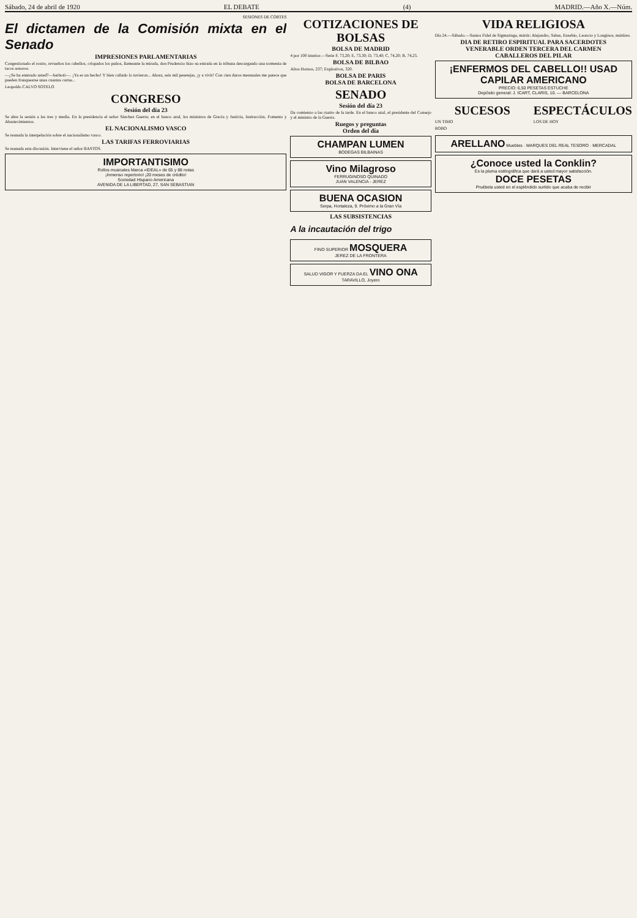Sábado, 24 de abril de 1920 EL DEBATE (4) MADRID.—Año X.—Núm.
SESIONES DE CORTES
El dictamen de la Comisión mixta en el Senado
IMPRESIONES PARLAMENTARIAS
Congestionado el rostro, revueltos los cabellos, crispados los puños, llameante la mirada, don Prudencio hizo su entrada en la tribuna descargando una tormenta de tacos sonoros.
—¿Se ha enterado usted?—barbotó—. ¡Ya es un hecho! Y bien callado lo tuvieron... Ahora, seis mil pesetejas, ¡y a vivir! Con cien duros mensuales me parece que pueden franquearse unas cuantas cartas...
Leopoldo CALVO SOTELO
CONGRESO
Sesión del día 23
Se abre la sesión a las tres y media. En la presidencia el señor Sánchez Guerra; en el banco azul, los ministros de Gracia y Justicia, Instrucción, Fomento y Abastecimientos.
EL NACIONALISMO VASCO
Se reanuda la interpelación sobre el nacionalismo vasco.
LAS TARIFAS FERROVIARIAS
Se reanuda esta discusión. Interviene el señor BASTOS.
IMPORTANTISIMO
Rollos musicales Marca «IDEAL» de 65 y 88 notas
¡Inmenso repertorio! ¡20 meses de crédito!
Sociedad Hispano Americana
AVENIDA DE LA LIBERTAD, 27, SAN SEBASTIAN
COTIZACIONES DE BOLSAS
BOLSA DE MADRID
4 por 100 interior.—Serie F, 73,20; E, 73,30; D, 73,40; C, 74,20; B, 74,25.
BOLSA DE BILBAO
Altos Hornos, 237; Explosivos, 320.
BOLSA DE PARIS
BOLSA DE BARCELONA
SENADO
Sesión del día 23
Da comienzo a las cuatro de la tarde. En el banco azul, el presidente del Consejo y el ministro de la Guerra.
Ruegos y preguntas
Orden del día
CHAMPAN LUMEN
BODEGAS BILBAINAS
Vino Milagroso
FERRUGINOSO QUINADO
JUAN VALENCIA - JEREZ
BUENA OCASION
Serpa, Hortaleza, 9. Próximo a la Gran Vía
LAS SUBSISTENCIAS
A la incautación del trigo
FINO SUPERIOR MOSQUERA
JEREZ DE LA FRONTERA
SALUD VIGOR Y FUERZA DA EL VINO ONA
TARAVILLO, Joyero
VIDA RELIGIOSA
Día 24.—Sábado.—Santos Fidel de Sigmaringa, mártir; Alejandro, Sabas, Eusebio, Leoncio y Longinos, mártires.
DIA DE RETIRO ESPIRITUAL PARA SACERDOTES
VENERABLE ORDEN TERCERA DEL CARMEN
CABALLEROS DEL PILAR
¡ENFERMOS DEL CABELLO!! USAD CAPILAR AMERICANO
PRECIO: 6,50 PESETAS ESTUCHE
Depósito general: J. ICART, CLARIS, 10. — BARCELONA
SUCESOS
UN TIMO
ROBO
ESPECTÁCULOS
LOS DE HOY
ARELLANO Muebles · MARQUES DEL REAL TESORO · MERCADAL
¿Conoce usted la Conklin?
Es la pluma estilográfica que dará a usted mayor satisfacción.
DOCE PESETAS
Pruébela usted en el espléndido surtido que acaba de recibir